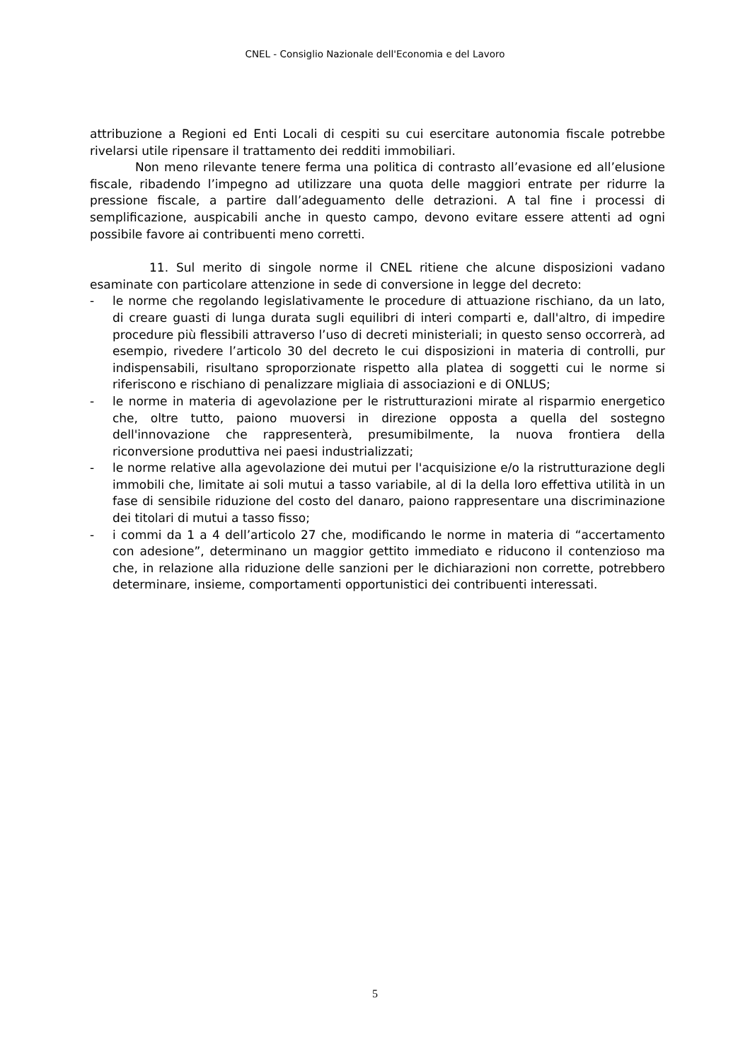CNEL - Consiglio Nazionale dell'Economia e del Lavoro
attribuzione a Regioni ed Enti Locali di cespiti su cui esercitare autonomia fiscale potrebbe rivelarsi utile ripensare il trattamento dei redditi immobiliari.
Non meno rilevante tenere ferma una politica di contrasto all’evasione ed all’elusione fiscale, ribadendo l’impegno ad utilizzare una quota delle maggiori entrate per ridurre la pressione fiscale, a partire dall’adeguamento delle detrazioni. A tal fine i processi di semplificazione, auspicabili anche in questo campo, devono evitare essere attenti ad ogni possibile favore ai contribuenti meno corretti.
11. Sul merito di singole norme il CNEL ritiene che alcune disposizioni vadano esaminate con particolare attenzione in sede di conversione in legge del decreto:
- le norme che regolando legislativamente le procedure di attuazione rischiano, da un lato, di creare guasti di lunga durata sugli equilibri di interi comparti e, dall'altro, di impedire procedure più flessibili attraverso l’uso di decreti ministeriali; in questo senso occorrerà, ad esempio, rivedere l’articolo 30 del decreto le cui disposizioni in materia di controlli, pur indispensabili, risultano sproporzionate rispetto alla platea di soggetti cui le norme si riferiscono e rischiano di penalizzare migliaia di associazioni e di ONLUS;
- le norme in materia di agevolazione per le ristrutturazioni mirate al risparmio energetico che, oltre tutto, paiono muoversi in direzione opposta a quella del sostegno dell'innovazione che rappresenterà, presumibilmente, la nuova frontiera della riconversione produttiva nei paesi industrializzati;
- le norme relative alla agevolazione dei mutui per l'acquisizione e/o la ristrutturazione degli immobili che, limitate ai soli mutui a tasso variabile, al di la della loro effettiva utilità in un fase di sensibile riduzione del costo del danaro, paiono rappresentare una discriminazione dei titolari di mutui a tasso fisso;
- i commi da 1 a 4 dell’articolo 27 che, modificando le norme in materia di “accertamento con adesione”, determinano un maggior gettito immediato e riducono il contenzioso ma che, in relazione alla riduzione delle sanzioni per le dichiarazioni non corrette, potrebbero determinare, insieme, comportamenti opportunistici dei contribuenti interessati.
5